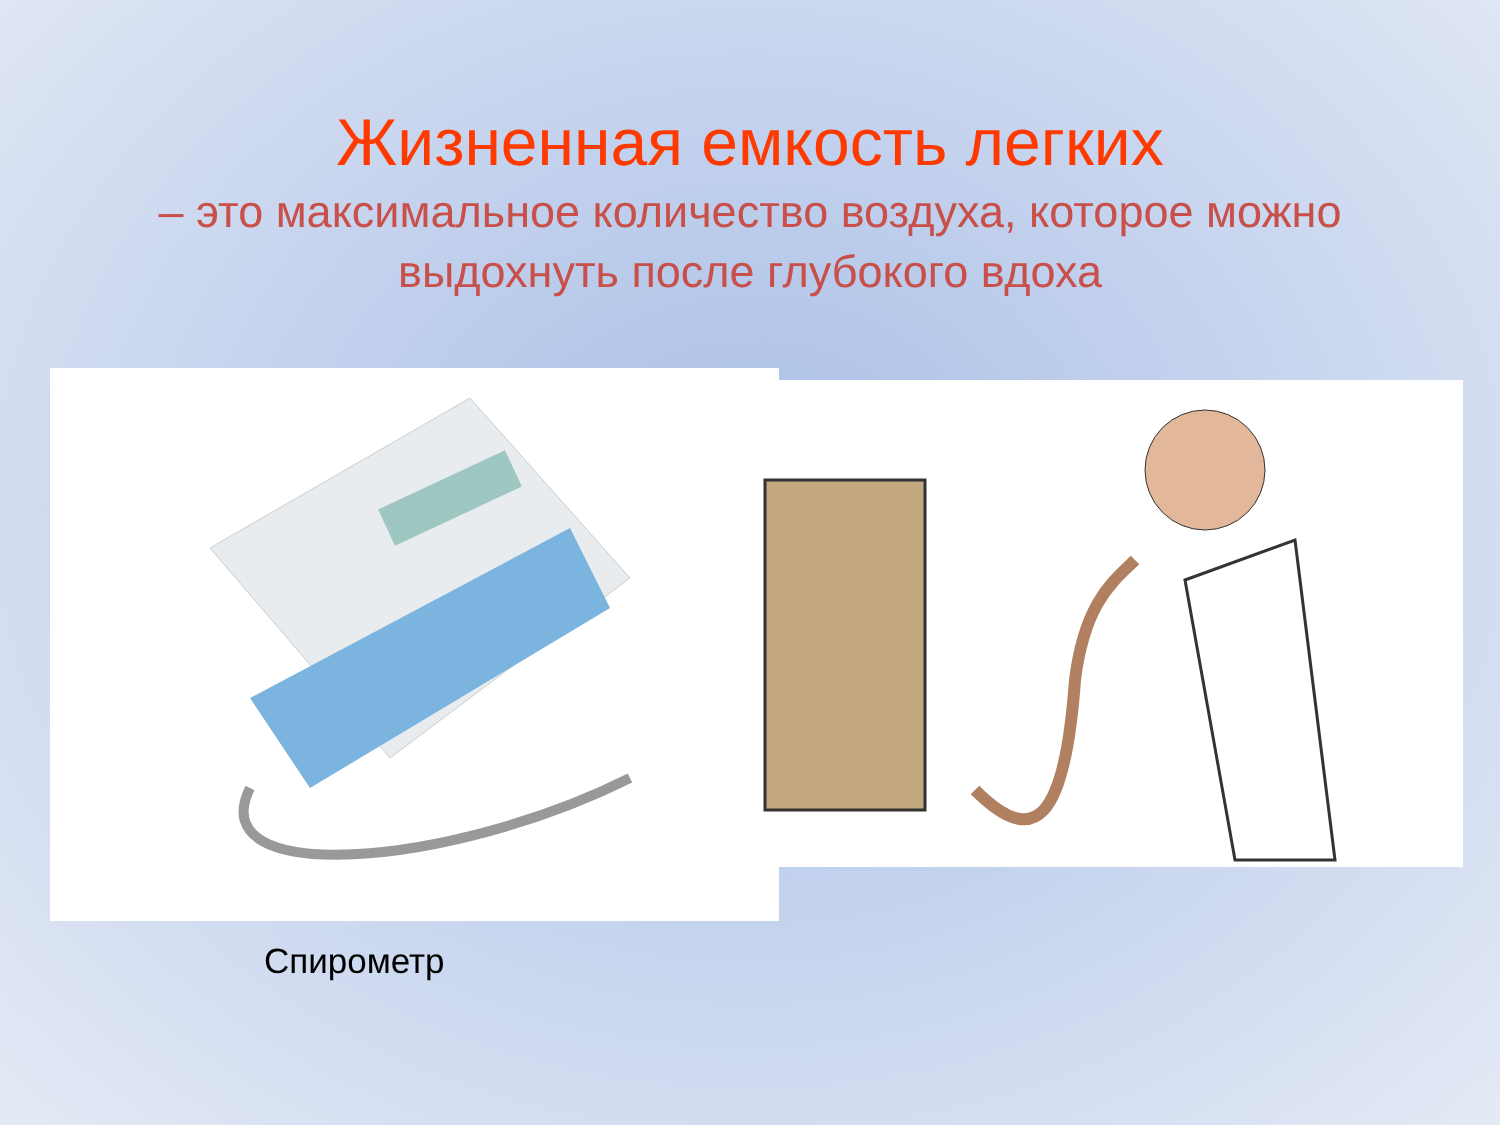Жизненная емкость легких
– это максимальное количество воздуха, которое можно выдохнуть после глубокого вдоха
Спирометр